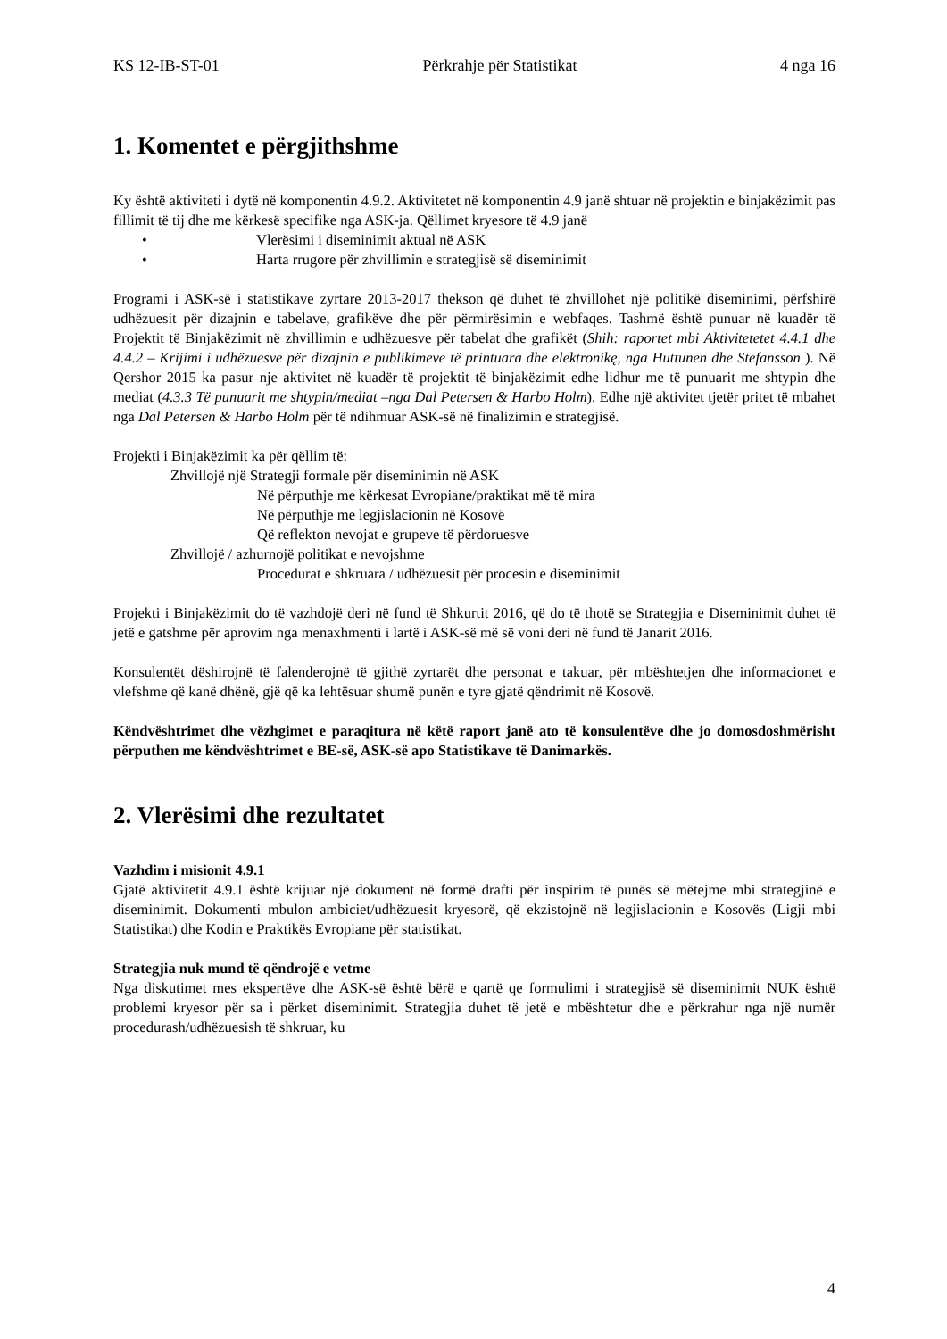KS 12-IB-ST-01 Përkrahje për Statistikat 4 nga 16
1. Komentet e përgjithshme
Ky është aktiviteti i dytë në komponentin 4.9.2. Aktivitetet në komponentin 4.9 janë shtuar në projektin e binjakëzimit pas fillimit të tij dhe me kërkesë specifike nga ASK-ja. Qëllimet kryesore të 4.9 janë
• Vlerësimi i diseminimit aktual në ASK
• Harta rrugore për zhvillimin e strategjisë së diseminimit
Programi i ASK-së i statistikave zyrtare 2013-2017 thekson që duhet të zhvillohet një politikë diseminimi, përfshirë udhëzuesit për dizajnin e tabelave, grafikëve dhe për përmirësimin e webfaqes. Tashmë është punuar në kuadër të Projektit të Binjakëzimit në zhvillimin e udhëzuesve për tabelat dhe grafikët (Shih: raportet mbi Aktivitetetet 4.4.1 dhe 4.4.2 – Krijimi i udhëzuesve për dizajnin e publikimeve të printuara dhe elektronikę, nga Huttunen dhe Stefansson ). Në Qershor 2015 ka pasur nje aktivitet në kuadër të projektit të binjakëzimit edhe lidhur me të punuarit me shtypin dhe mediat (4.3.3 Të punuarit me shtypin/mediat –nga Dal Petersen & Harbo Holm). Edhe një aktivitet tjetër pritet të mbahet nga Dal Petersen & Harbo Holm për të ndihmuar ASK-së në finalizimin e strategjisë.
Projekti i Binjakëzimit ka për qëllim të:
Zhvillojë një Strategji formale për diseminimin në ASK
Në përputhje me kërkesat Evropiane/praktikat më të mira
Në përputhje me legjislacionin në Kosovë
Që reflekton nevojat e grupeve të përdoruesve
Zhvillojë / azhurnojë politikat e nevojshme
Procedurat e shkruara / udhëzuesit për procesin e diseminimit
Projekti i Binjakëzimit do të vazhdojë deri në fund të Shkurtit 2016, që do të thotë se Strategjia e Diseminimit duhet të jetë e gatshme për aprovim nga menaxhmenti i lartë i ASK-së më së voni deri në fund të Janarit 2016.
Konsulentët dëshirojnë të falenderojnë të gjithë zyrtarët dhe personat e takuar, për mbështetjen dhe informacionet e vlefshme që kanë dhënë, gjë që ka lehtësuar shumë punën e tyre gjatë qëndrimit në Kosovë.
Këndvështrimet dhe vëzhgimet e paraqitura në këtë raport janë ato të konsulentëve dhe jo domosdoshmërisht përputhen me këndvështrimet e BE-së, ASK-së apo Statistikave të Danimarkës.
2. Vlerësimi dhe rezultatet
Vazhdim i misionit 4.9.1
Gjatë aktivitetit 4.9.1 është krijuar një dokument në formë drafti për inspirim të punës së mëtejme mbi strategjinë e diseminimit. Dokumenti mbulon ambiciet/udhëzuesit kryesorë, që ekzistojnë në legjislacionin e Kosovës (Ligji mbi Statistikat) dhe Kodin e Praktikës Evropiane për statistikat.
Strategjia nuk mund të qëndrojë e vetme
Nga diskutimet mes ekspertëve dhe ASK-së është bërë e qartë qe formulimi i strategjisë së diseminimit NUK është problemi kryesor për sa i përket diseminimit. Strategjia duhet të jetë e mbështetur dhe e përkrahur nga një numër procedurash/udhëzuesish të shkruar, ku
4